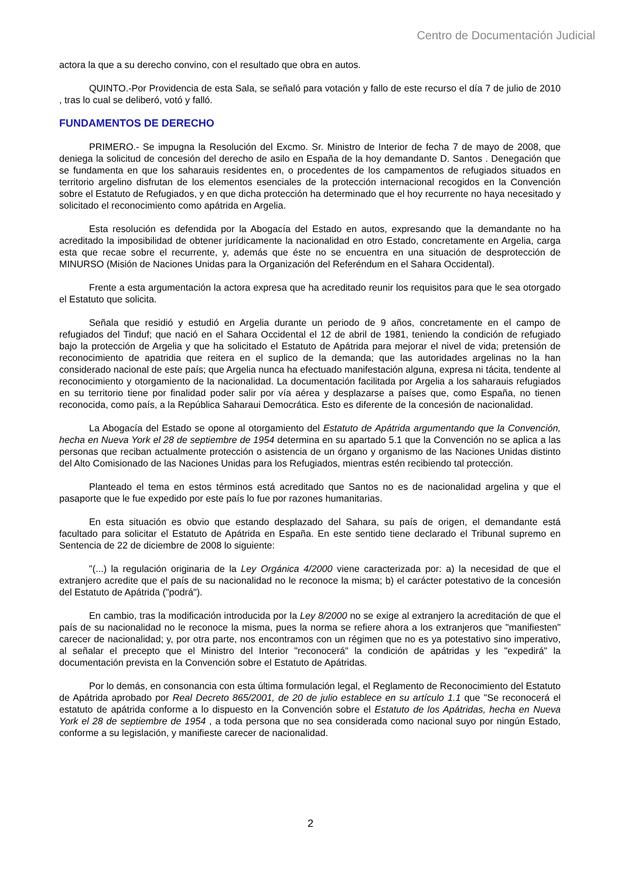Centro de Documentación Judicial
actora la que a su derecho convino, con el resultado que obra en autos.
QUINTO.-Por Providencia de esta Sala, se señaló para votación y fallo de este recurso el día 7 de julio de 2010 , tras lo cual se deliberó, votó y falló.
FUNDAMENTOS DE DERECHO
PRIMERO.- Se impugna la Resolución del Excmo. Sr. Ministro de Interior de fecha 7 de mayo de 2008, que deniega la solicitud de concesión del derecho de asilo en España de la hoy demandante D. Santos . Denegación que se fundamenta en que los saharauis residentes en, o procedentes de los campamentos de refugiados situados en territorio argelino disfrutan de los elementos esenciales de la protección internacional recogidos en la Convención sobre el Estatuto de Refugiados, y en que dicha protección ha determinado que el hoy recurrente no haya necesitado y solicitado el reconocimiento como apátrida en Argelia.
Esta resolución es defendida por la Abogacía del Estado en autos, expresando que la demandante no ha acreditado la imposibilidad de obtener jurídicamente la nacionalidad en otro Estado, concretamente en Argelia, carga esta que recae sobre el recurrente, y, además que éste no se encuentra en una situación de desprotección de MINURSO (Misión de Naciones Unidas para la Organización del Referéndum en el Sahara Occidental).
Frente a esta argumentación la actora expresa que ha acreditado reunir los requisitos para que le sea otorgado el Estatuto que solicita.
Señala que residió y estudió en Argelia durante un periodo de 9 años, concretamente en el campo de refugiados del Tinduf; que nació en el Sahara Occidental el 12 de abril de 1981, teniendo la condición de refugiado bajo la protección de Argelia y que ha solicitado el Estatuto de Apátrida para mejorar el nivel de vida; pretensión de reconocimiento de apatridia que reitera en el suplico de la demanda; que las autoridades argelinas no la han considerado nacional de este país; que Argelia nunca ha efectuado manifestación alguna, expresa ni tácita, tendente al reconocimiento y otorgamiento de la nacionalidad. La documentación facilitada por Argelia a los saharauis refugiados en su territorio tiene por finalidad poder salir por vía aérea y desplazarse a países que, como España, no tienen reconocida, como país, a la República Saharaui Democrática. Esto es diferente de la concesión de nacionalidad.
La Abogacía del Estado se opone al otorgamiento del Estatuto de Apátrida argumentando que la Convención, hecha en Nueva York el 28 de septiembre de 1954 determina en su apartado 5.1 que la Convención no se aplica a las personas que reciban actualmente protección o asistencia de un órgano y organismo de las Naciones Unidas distinto del Alto Comisionado de las Naciones Unidas para los Refugiados, mientras estén recibiendo tal protección.
Planteado el tema en estos términos está acreditado que Santos no es de nacionalidad argelina y que el pasaporte que le fue expedido por este país lo fue por razones humanitarias.
En esta situación es obvio que estando desplazado del Sahara, su país de origen, el demandante está facultado para solicitar el Estatuto de Apátrida en España. En este sentido tiene declarado el Tribunal supremo en Sentencia de 22 de diciembre de 2008 lo siguiente:
"(...) la regulación originaria de la Ley Orgánica 4/2000 viene caracterizada por: a) la necesidad de que el extranjero acredite que el país de su nacionalidad no le reconoce la misma; b) el carácter potestativo de la concesión del Estatuto de Apátrida ("podrá").
En cambio, tras la modificación introducida por la Ley 8/2000 no se exige al extranjero la acreditación de que el país de su nacionalidad no le reconoce la misma, pues la norma se refiere ahora a los extranjeros que "manifiesten" carecer de nacionalidad; y, por otra parte, nos encontramos con un régimen que no es ya potestativo sino imperativo, al señalar el precepto que el Ministro del Interior "reconocerá" la condición de apátridas y les "expedirá" la documentación prevista en la Convención sobre el Estatuto de Apátridas.
Por lo demás, en consonancia con esta última formulación legal, el Reglamento de Reconocimiento del Estatuto de Apátrida aprobado por Real Decreto 865/2001, de 20 de julio establece en su artículo 1.1 que "Se reconocerá el estatuto de apátrida conforme a lo dispuesto en la Convención sobre el Estatuto de los Apátridas, hecha en Nueva York el 28 de septiembre de 1954 , a toda persona que no sea considerada como nacional suyo por ningún Estado, conforme a su legislación, y manifieste carecer de nacionalidad.
2